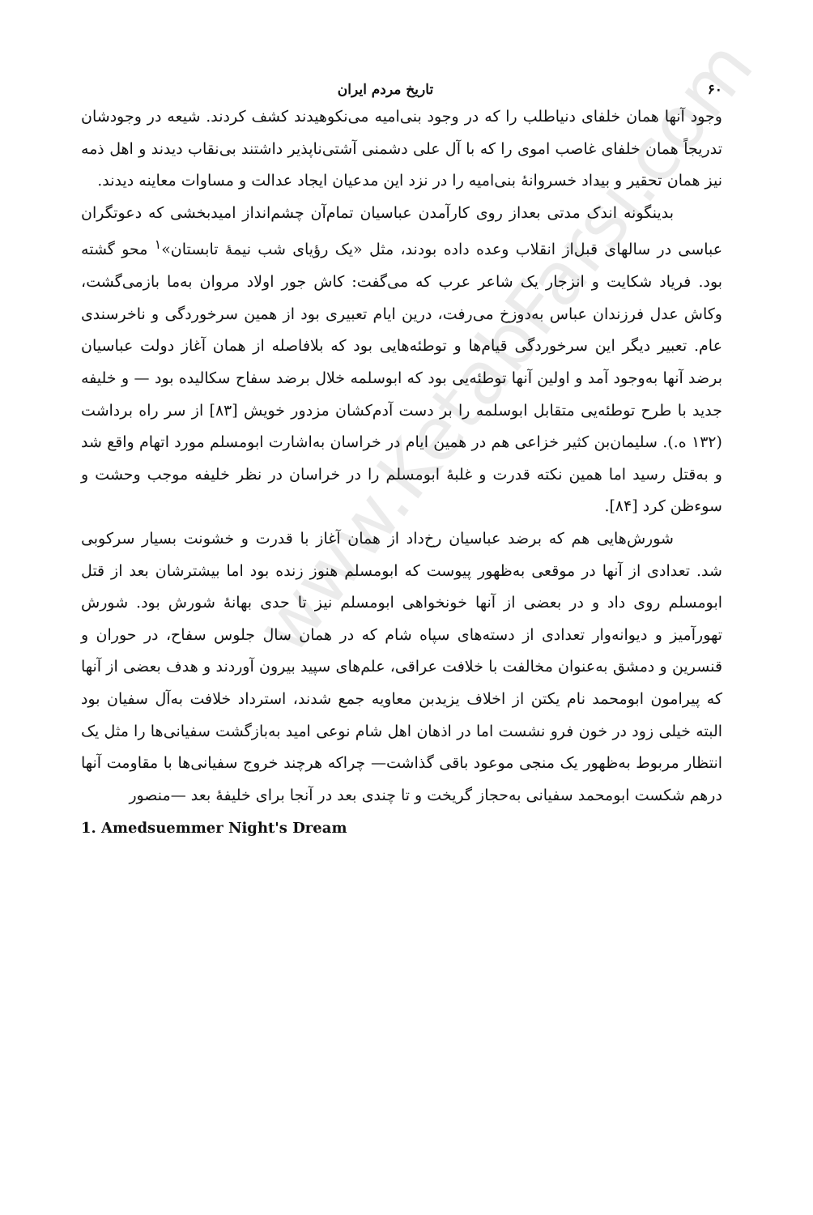۶۰ تاریخ مردم ایران
وجود آنها همان خلفای دنیاطلب را که در وجود بنی‌امیه می‌نکوهیدند کشف کردند. شیعه در وجودشان تدریجاً همان خلفای غاصب اموی را که با آل علی دشمنی آشتی‌ناپذیر داشتند بی‌نقاب دیدند و اهل ذمه نیز همان تحقیر و بیداد خسروانهٔ بنی‌امیه را در نزد این مدعیان ایجاد عدالت و مساوات معاینه دیدند.
بدینگونه اندک مدتی بعداز روی کارآمدن عباسیان تمام‌آن چشم‌انداز امید‌بخشی که دعوتگران عباسی در سالهای قبل‌از انقلاب وعده داده بودند، مثل «یک رؤیای شب نیمهٔ تابستان»<sup>۱</sup> محو گشته بود. فریاد شکایت و انزجار یک شاعر عرب که می‌گفت: کاش جور اولاد مروان به‌ما بازمی‌گشت، وکاش عدل فرزندان عباس به‌دوزخ می‌رفت، درین ایام تعبیری بود از همین سرخوردگی و ناخرسندی عام. تعبیر دیگر این سرخوردگی قیام‌ها و توطئه‌هایی بود که بلافاصله از همان آغاز دولت عباسیان برضد آنها به‌وجود آمد و اولین آنها توطئه‌یی بود که ابوسلمه خلال برضد سفاح سکالیده بود — و خلیفه جدید با طرح توطئه‌یی متقابل ابوسلمه را بر دست آدم‌کشان مزدور خویش [۸۳] از سر راه برداشت (۱۳۲ ه.). سلیمان‌بن کثیر خزاعی هم در همین ایام در خراسان به‌اشارت ابومسلم مورد اتهام واقع شد و به‌قتل رسید اما همین نکته قدرت و غلبهٔ ابومسلم را در خراسان در نظر خلیفه موجب وحشت و سوءظن کرد [۸۴].
شورش‌هایی هم که برضد عباسیان رخ‌داد از همان آغاز با قدرت و خشونت بسیار سرکوبی شد. تعدادی از آنها در موقعی به‌ظهور پیوست که ابومسلم هنوز زنده بود اما بیشترشان بعد از قتل ابومسلم روی داد و در بعضی از آنها خونخواهی ابومسلم نیز تا حدی بهانهٔ شورش بود. شورش تهورآمیز و دیوانه‌وار تعدادی از دسته‌های سپاه شام که در همان سال جلوس سفاح، در حوران و قنسرین و دمشق به‌عنوان مخالفت با خلافت عراقی، علم‌های سپید بیرون آوردند و هدف بعضی از آنها که پیرامون ابومحمد نام یکتن از اخلاف یزیدبن معاویه جمع شدند، استرداد خلافت به‌آل سفیان بود البته خیلی زود در خون فرو نشست اما در اذهان اهل شام نوعی امید به‌بازگشت سفیانی‌ها را مثل یک انتظار مربوط به‌ظهور یک منجی موعود باقی گذاشت— چراکه هرچند خروج سفیانی‌ها با مقاومت آنها درهم شکست ابومحمد سفیانی به‌حجاز گریخت و تا چندی بعد در آنجا برای خلیفهٔ بعد —منصور
1. Amedsuemmer Night's Dream
www.KetabFarsi.com